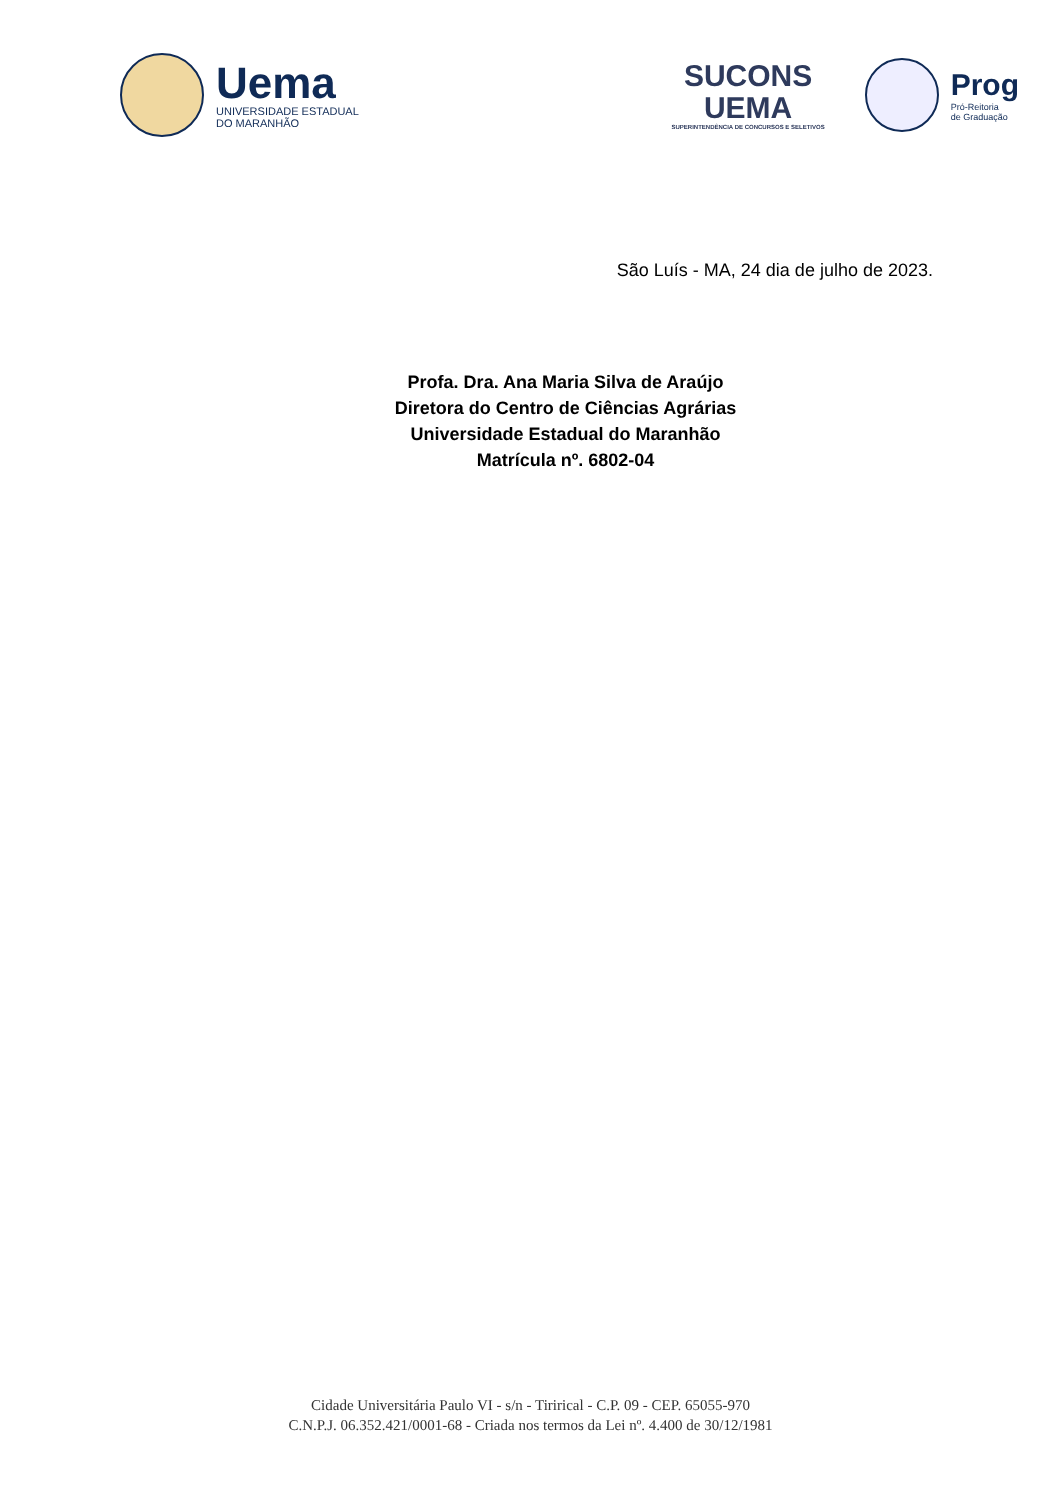Uema
UNIVERSIDADE ESTADUAL
DO MARANHÃO
SUCONS
UEMA
SUPERINTENDÊNCIA DE CONCURSOS E SELETIVOS
Prog
Pró-Reitoria
de Graduação
São Luís - MA, 24 dia de julho de 2023.
Profa. Dra. Ana Maria Silva de Araújo
Diretora do Centro de Ciências Agrárias
Universidade Estadual do Maranhão
Matrícula nº. 6802-04
Cidade Universitária Paulo VI - s/n - Tirirical - C.P. 09 - CEP. 65055-970
C.N.P.J. 06.352.421/0001-68 - Criada nos termos da Lei nº. 4.400 de 30/12/1981